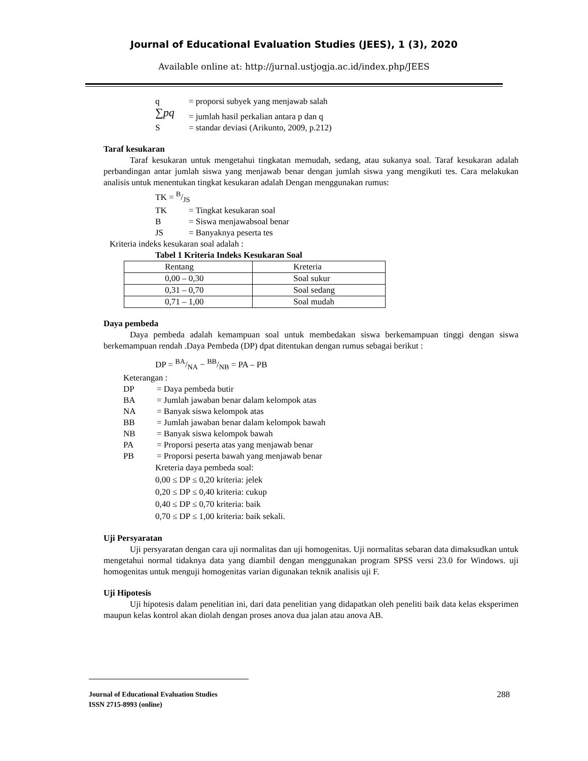Journal of Educational Evaluation Studies (JEES), 1 (3), 2020
Available online at: http://jurnal.ustjogja.ac.id/index.php/JEES
q = proporsi subyek yang menjawab salah
∑pq = jumlah hasil perkalian antara p dan q
S = standar deviasi (Arikunto, 2009, p.212)
Taraf kesukaran
Taraf kesukaran untuk mengetahui tingkatan memudah, sedang, atau sukanya soal. Taraf kesukaran adalah perbandingan antar jumlah siswa yang menjawab benar dengan jumlah siswa yang mengikuti tes. Cara melakukan analisis untuk menentukan tingkat kesukaran adalah Dengan menggunakan rumus:
TK = B/JS
TK = Tingkat kesukaran soal
B = Siswa menjawabsoal benar
JS = Banyaknya peserta tes
Kriteria indeks kesukaran soal adalah :
Tabel 1 Kriteria Indeks Kesukaran Soal
| Rentang | Kreteria |
| 0,00 – 0,30 | Soal sukur |
| 0,31 – 0,70 | Soal sedang |
| 0,71 – 1,00 | Soal mudah |
Daya pembeda
Daya pembeda adalah kemampuan soal untuk membedakan siswa berkemampuan tinggi dengan siswa berkemampuan rendah .Daya Pembeda (DP) dpat ditentukan dengan rumus sebagai berikut :
DP = BA/NA − BB/NB = PA – PB
Keterangan :
DP = Daya pembeda butir
BA = Jumlah jawaban benar dalam kelompok atas
NA = Banyak siswa kelompok atas
BB = Jumlah jawaban benar dalam kelompok bawah
NB = Banyak siswa kelompok bawah
PA = Proporsi peserta atas yang menjawab benar
PB = Proporsi peserta bawah yang menjawab benar
Kreteria daya pembeda soal:
0,00 ≤ DP ≤ 0,20 kriteria: jelek
0,20 ≤ DP ≤ 0,40 kriteria: cukup
0,40 ≤ DP ≤ 0,70 kriteria: baik
0,70 ≤ DP ≤ 1,00 kriteria: baik sekali.
Uji Persyaratan
Uji persyaratan dengan cara uji normalitas dan uji homogenitas. Uji normalitas sebaran data dimaksudkan untuk mengetahui normal tidaknya data yang diambil dengan menggunakan program SPSS versi 23.0 for Windows. uji homogenitas untuk menguji homogenitas varian digunakan teknik analisis uji F.
Uji Hipotesis
Uji hipotesis dalam penelitian ini, dari data penelitian yang didapatkan oleh peneliti baik data kelas eksperimen maupun kelas kontrol akan diolah dengan proses anova dua jalan atau anova AB.
Journal of Educational Evaluation Studies
ISSN 2715-8993 (online)
288